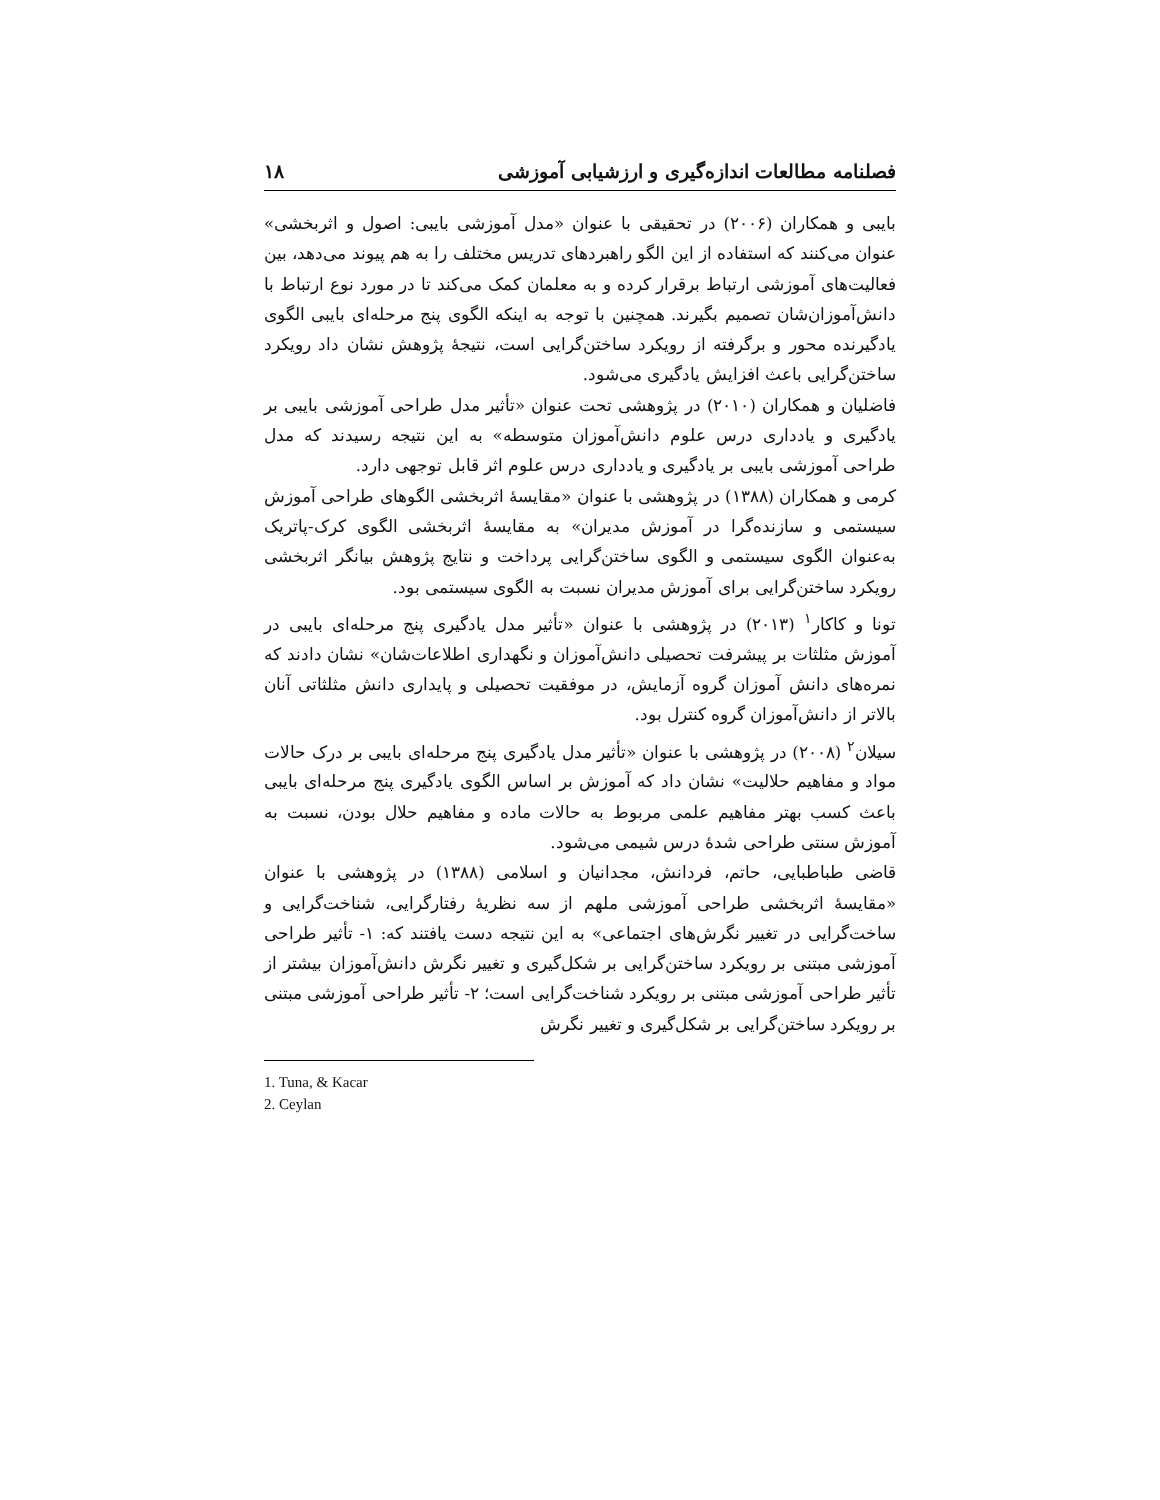فصلنامه مطالعات اندازه‌گیری و ارزشیابی آموزشی ۱۸
بایبی و همکاران (۲۰۰۶) در تحقیقی با عنوان «مدل آموزشی بایبی: اصول و اثربخشی» عنوان می‌کنند که استفاده از این الگو راهبردهای تدریس مختلف را به هم پیوند می‌دهد، بین فعالیت‌های آموزشی ارتباط برقرار کرده و به معلمان کمک می‌کند تا در مورد نوع ارتباط با دانش‌آموزان‌شان تصمیم بگیرند. همچنین با توجه به اینکه الگوی پنج مرحله‌ای بایبی الگوی یادگیرنده محور و برگرفته از رویکرد ساختن‌گرایی است، نتیجهٔ پژوهش نشان داد رویکرد ساختن‌گرایی باعث افزایش یادگیری می‌شود.
فاضلیان و همکاران (۲۰۱۰) در پژوهشی تحت عنوان «تأثیر مدل طراحی آموزشی بایبی بر یادگیری و یادداری درس علوم دانش‌آموزان متوسطه» به این نتیجه رسیدند که مدل طراحی آموزشی بایبی بر یادگیری و یادداری درس علوم اثر قابل توجهی دارد.
کرمی و همکاران (۱۳۸۸) در پژوهشی با عنوان «مقایسهٔ اثربخشی الگوهای طراحی آموزش سیستمی و سازنده‌گرا در آموزش مدیران» به مقایسهٔ اثربخشی الگوی کرک-پاتریک به‌عنوان الگوی سیستمی و الگوی ساختن‌گرایی پرداخت و نتایج پژوهش بیانگر اثربخشی رویکرد ساختن‌گرایی برای آموزش مدیران نسبت به الگوی سیستمی بود.
تونا و کاکار<sup>۱</sup> (۲۰۱۳) در پژوهشی با عنوان «تأثیر مدل یادگیری پنج مرحله‌ای بایبی در آموزش مثلثات بر پیشرفت تحصیلی دانش‌آموزان و نگهداری اطلاعات‌شان» نشان دادند که نمره‌های دانش آموزان گروه آزمایش، در موفقیت تحصیلی و پایداری دانش مثلثاتی آنان بالاتر از دانش‌آموزان گروه کنترل بود.
سیلان<sup>۲</sup> (۲۰۰۸) در پژوهشی با عنوان «تأثیر مدل یادگیری پنج مرحله‌ای بایبی بر درک حالات مواد و مفاهیم حلالیت» نشان داد که آموزش بر اساس الگوی یادگیری پنج مرحله‌ای بایبی باعث کسب بهتر مفاهیم علمی مربوط به حالات ماده و مفاهیم حلال بودن، نسبت به آموزش سنتی طراحی شدهٔ درس شیمی می‌شود.
قاضی طباطبایی، حاتم، فردانش، مجدانیان و اسلامی (۱۳۸۸) در پژوهشی با عنوان «مقایسهٔ اثربخشی طراحی آموزشی ملهم از سه نظریهٔ رفتارگرایی، شناخت‌گرایی و ساخت‌گرایی در تغییر نگرش‌های اجتماعی» به این نتیجه دست یافتند که: ۱- تأثیر طراحی آموزشی مبتنی بر رویکرد ساختن‌گرایی بر شکل‌گیری و تغییر نگرش دانش‌آموزان بیشتر از تأثیر طراحی آموزشی مبتنی بر رویکرد شناخت‌گرایی است؛ ۲- تأثیر طراحی آموزشی مبتنی بر رویکرد ساختن‌گرایی بر شکل‌گیری و تغییر نگرش
1. Tuna, & Kacar
2. Ceylan